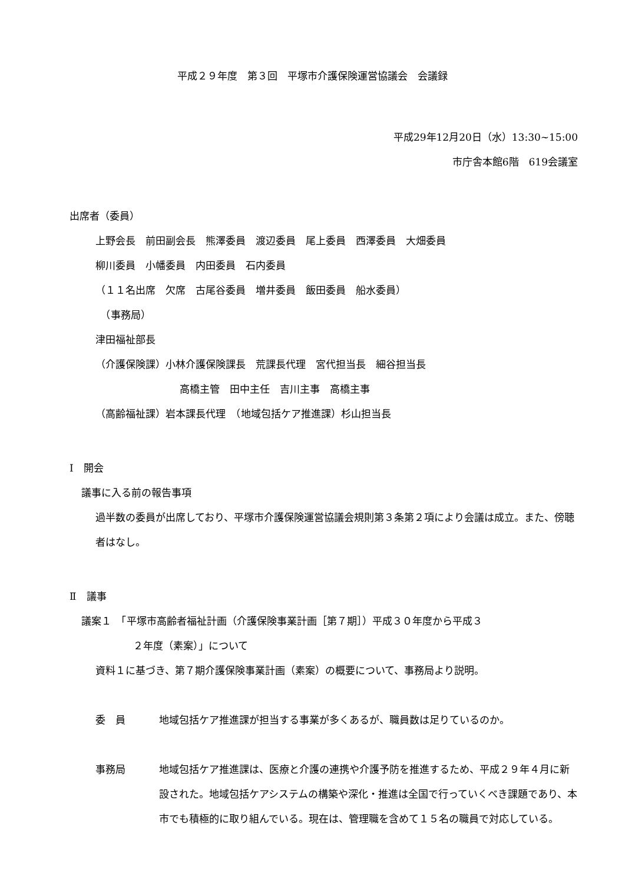平成２９年度　第３回　平塚市介護保険運営協議会　会議録
平成29年12月20日（水）13:30~15:00
市庁舎本館6階　619会議室
出席者（委員）
上野会長　前田副会長　熊澤委員　渡辺委員　尾上委員　西澤委員　大畑委員
柳川委員　小幡委員　内田委員　石内委員
（１１名出席　欠席　古尾谷委員　増井委員　飯田委員　船水委員）
　（事務局）
津田福祉部長
（介護保険課）小林介護保険課長　荒課長代理　宮代担当長　細谷担当長
高橋主管　田中主任　吉川主事　高橋主事
（高齢福祉課）岩本課長代理　（地域包括ケア推進課）杉山担当長
Ⅰ　開会
議事に入る前の報告事項
過半数の委員が出席しており、平塚市介護保険運営協議会規則第３条第２項により会議は成立。また、傍聴者はなし。
Ⅱ　議事
議案１　「平塚市高齢者福祉計画（介護保険事業計画［第７期］）平成３０年度から平成３
２年度（素案）」について
資料１に基づき、第７期介護保険事業計画（素案）の概要について、事務局より説明。
委　員 地域包括ケア推進課が担当する事業が多くあるが、職員数は足りているのか。
事務局 地域包括ケア推進課は、医療と介護の連携や介護予防を推進するため、平成２９年４月に新設された。地域包括ケアシステムの構築や深化・推進は全国で行っていくべき課題であり、本市でも積極的に取り組んでいる。現在は、管理職を含めて１５名の職員で対応している。